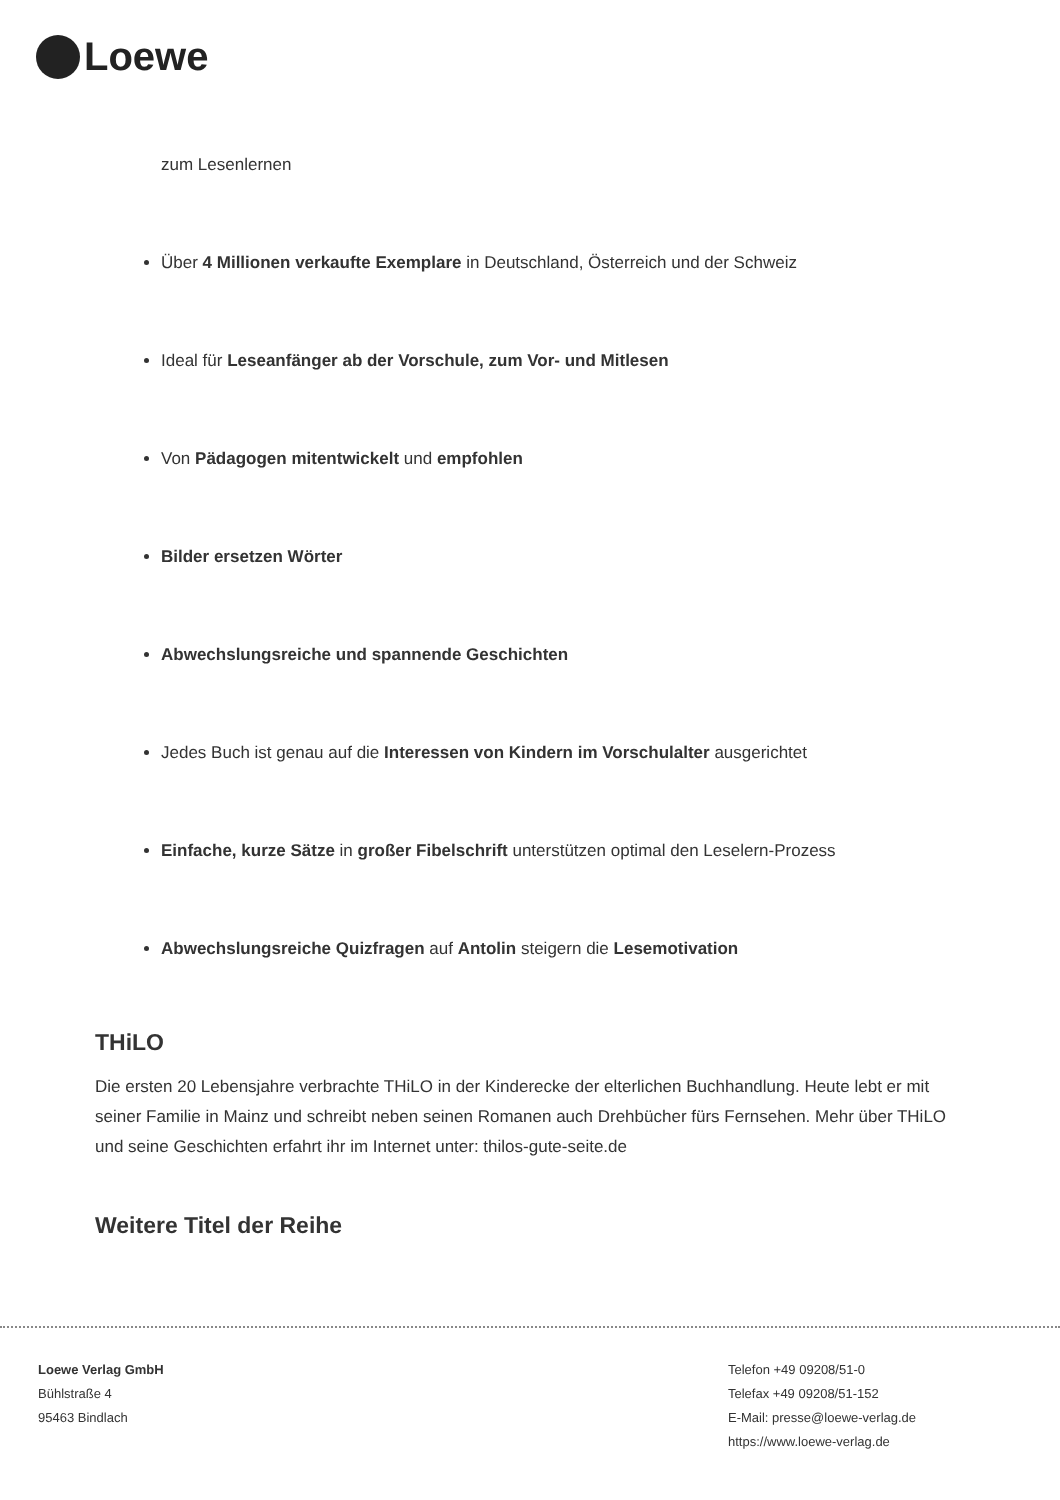Loewe
zum Lesenlernen
Über 4 Millionen verkaufte Exemplare in Deutschland, Österreich und der Schweiz
Ideal für Leseanfänger ab der Vorschule, zum Vor- und Mitlesen
Von Pädagogen mitentwickelt und empfohlen
Bilder ersetzen Wörter
Abwechslungsreiche und spannende Geschichten
Jedes Buch ist genau auf die Interessen von Kindern im Vorschulalter ausgerichtet
Einfache, kurze Sätze in großer Fibelschrift unterstützen optimal den Leselern-Prozess
Abwechslungsreiche Quizfragen auf Antolin steigern die Lesemotivation
THiLO
Die ersten 20 Lebensjahre verbrachte THiLO in der Kinderecke der elterlichen Buchhandlung. Heute lebt er mit seiner Familie in Mainz und schreibt neben seinen Romanen auch Drehbücher fürs Fernsehen. Mehr über THiLO und seine Geschichten erfahrt ihr im Internet unter: thilos-gute-seite.de
Weitere Titel der Reihe
Loewe Verlag GmbH
Bühlstraße 4
95463 Bindlach
Telefon +49 09208/51-0
Telefax +49 09208/51-152
E-Mail: presse@loewe-verlag.de
https://www.loewe-verlag.de